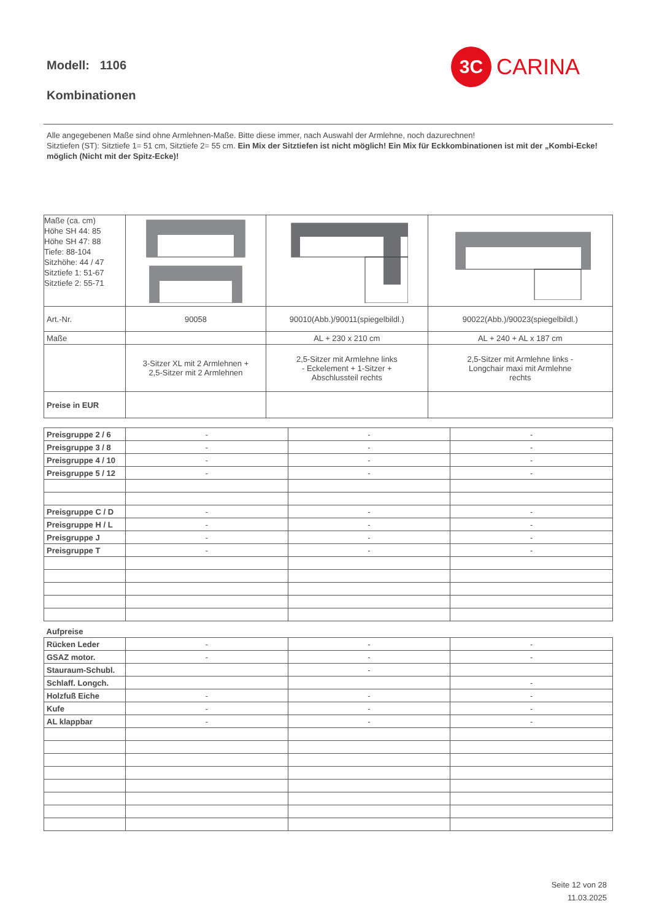Modell: 1106
Kombinationen
3C
CARINA
Alle angegebenen Maße sind ohne Armlehnen-Maße. Bitte diese immer, nach Auswahl der Armlehne, noch dazurechnen!
Sitztiefen (ST): Sitztiefe 1= 51 cm, Sitztiefe 2= 55 cm. Ein Mix der Sitztiefen ist nicht möglich! Ein Mix für Eckkombinationen ist mit der „Kombi-Ecke! möglich (Nicht mit der Spitz-Ecke)!
| Maße (ca. cm) Höhe SH 44: 85 Höhe SH 47: 88 Tiefe: 88-104 Sitzhöhe: 44 / 47 Sitztiefe 1: 51-67 Sitztiefe 2: 55-71 | | | |
| Art.-Nr. | 90058 | 90010(Abb.)/90011(spiegelbildl.) | 90022(Abb.)/90023(spiegelbildl.) |
| Maße | | AL + 230 x 210 cm | AL + 240 + AL x 187 cm |
| | 3-Sitzer XL mit 2 Armlehnen + 2,5-Sitzer mit 2 Armlehnen | 2,5-Sitzer mit Armlehne links - Eckelement + 1-Sitzer + Abschlussteil rechts | 2,5-Sitzer mit Armlehne links - Longchair maxi mit Armlehne rechts |
| Preise in EUR | | | |
| Preisgruppe 2 / 6 | - | - | - |
| Preisgruppe 3 / 8 | - | - | - |
| Preisgruppe 4 / 10 | - | - | - |
| Preisgruppe 5 / 12 | - | - | - |
| Preisgruppe C / D | - | - | - |
| Preisgruppe H / L | - | - | - |
| Preisgruppe J | - | - | - |
| Preisgruppe T | - | - | - |
| Aufpreise | | | |
| Rücken Leder | - | - | - |
| GSAZ motor. | - | - | - |
| Stauraum-Schubl. | | - | |
| Schlaff. Longch. | | | - |
| Holzfuß Eiche | - | - | - |
| Kufe | - | - | - |
| AL klappbar | - | - | - |
Seite 12 von 28
11.03.2025